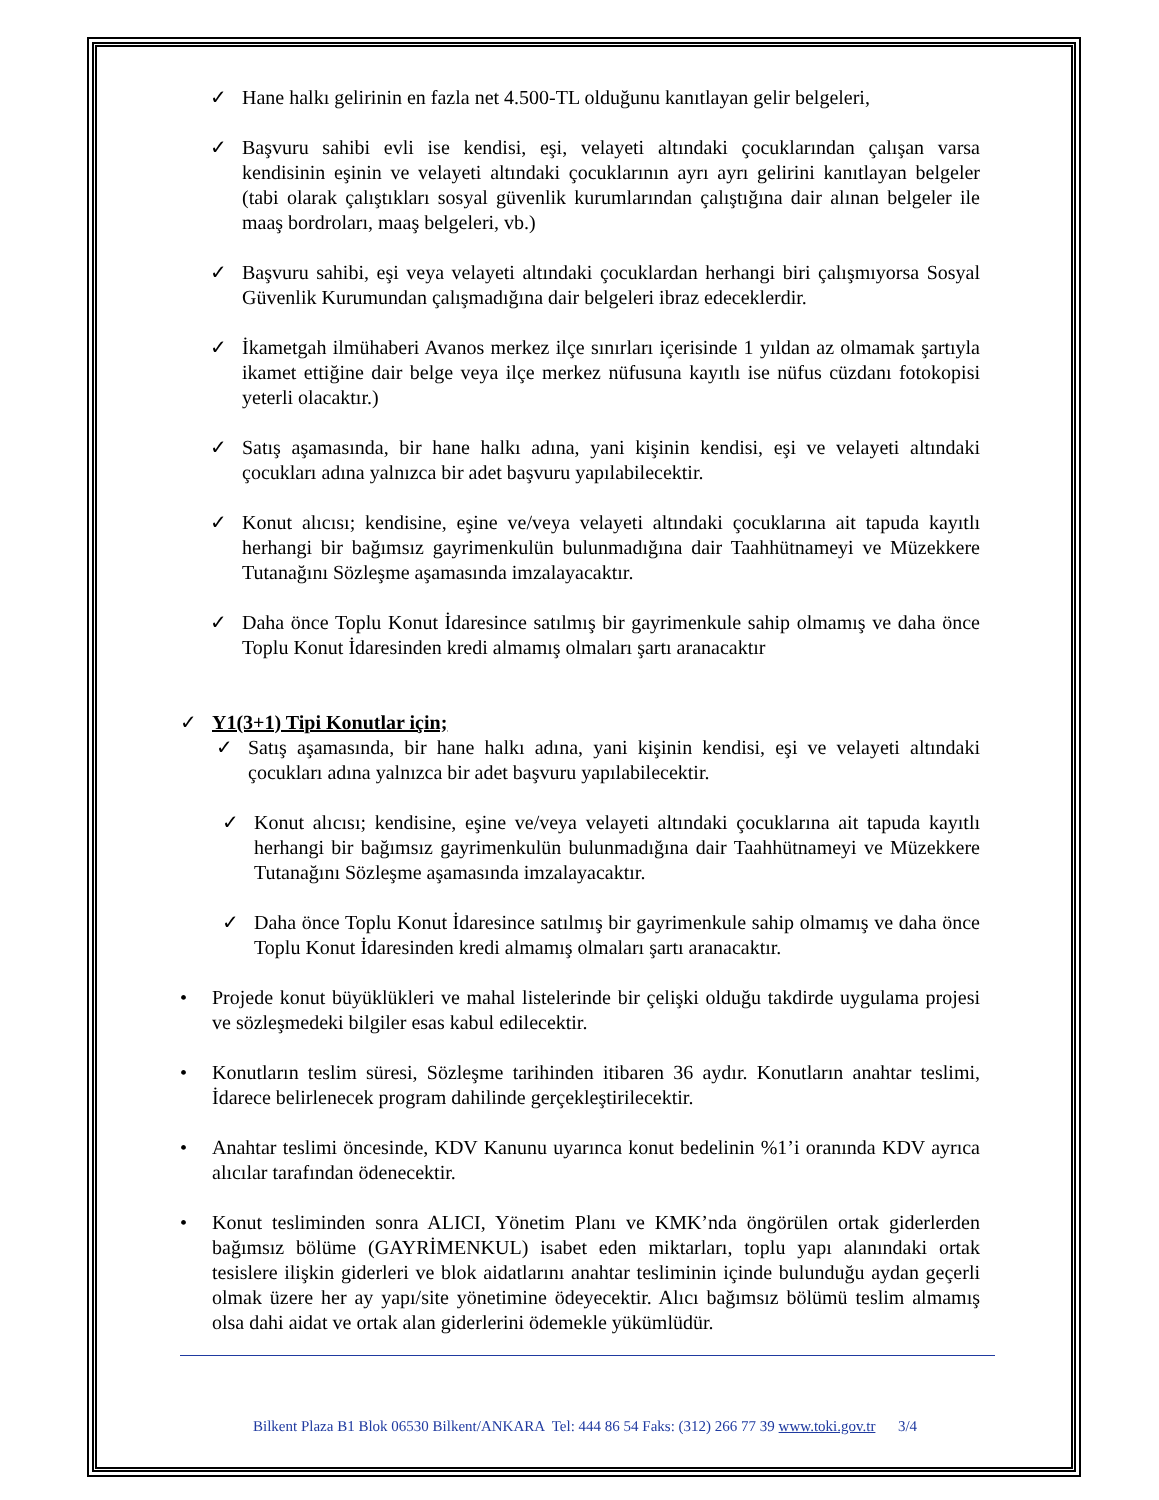✓ Hane halkı gelirinin en fazla net 4.500-TL olduğunu kanıtlayan gelir belgeleri,
✓ Başvuru sahibi evli ise kendisi, eşi, velayeti altındaki çocuklarından çalışan varsa kendisinin eşinin ve velayeti altındaki çocuklarının ayrı ayrı gelirini kanıtlayan belgeler (tabi olarak çalıştıkları sosyal güvenlik kurumlarından çalıştığına dair alınan belgeler ile maaş bordroları, maaş belgeleri, vb.)
✓ Başvuru sahibi, eşi veya velayeti altındaki çocuklardan herhangi biri çalışmıyorsa Sosyal Güvenlik Kurumundan çalışmadığına dair belgeleri ibraz edeceklerdir.
✓ İkametgah ilmühaberi Avanos merkez ilçe sınırları içerisinde 1 yıldan az olmamak şartıyla ikamet ettiğine dair belge veya ilçe merkez nüfusuna kayıtlı ise nüfus cüzdanı fotokopisi yeterli olacaktır.)
✓ Satış aşamasında, bir hane halkı adına, yani kişinin kendisi, eşi ve velayeti altındaki çocukları adına yalnızca bir adet başvuru yapılabilecektir.
✓ Konut alıcısı; kendisine, eşine ve/veya velayeti altındaki çocuklarına ait tapuda kayıtlı herhangi bir bağımsız gayrimenkulün bulunmadığına dair Taahhütnameyi ve Müzekkere Tutanağını Sözleşme aşamasında imzalayacaktır.
✓ Daha önce Toplu Konut İdaresince satılmış bir gayrimenkule sahip olmamış ve daha önce Toplu Konut İdaresinden kredi almamış olmaları şartı aranacaktır
✓ Y1(3+1) Tipi Konutlar için;
✓ Satış aşamasında, bir hane halkı adına, yani kişinin kendisi, eşi ve velayeti altındaki çocukları adına yalnızca bir adet başvuru yapılabilecektir.
✓ Konut alıcısı; kendisine, eşine ve/veya velayeti altındaki çocuklarına ait tapuda kayıtlı herhangi bir bağımsız gayrimenkulün bulunmadığına dair Taahhütnameyi ve Müzekkere Tutanağını Sözleşme aşamasında imzalayacaktır.
✓ Daha önce Toplu Konut İdaresince satılmış bir gayrimenkule sahip olmamış ve daha önce Toplu Konut İdaresinden kredi almamış olmaları şartı aranacaktır.
• Projede konut büyüklükleri ve mahal listelerinde bir çelişki olduğu takdirde uygulama projesi ve sözleşmedeki bilgiler esas kabul edilecektir.
• Konutların teslim süresi, Sözleşme tarihinden itibaren 36 aydır. Konutların anahtar teslimi, İdarece belirlenecek program dahilinde gerçekleştirilecektir.
• Anahtar teslimi öncesinde, KDV Kanunu uyarınca konut bedelinin %1’i oranında KDV ayrıca alıcılar tarafından ödenecektir.
• Konut tesliminden sonra ALICI, Yönetim Planı ve KMK’nda öngörülen ortak giderlerden bağımsız bölüme (GAYRİMENKUL) isabet eden miktarları, toplu yapı alanındaki ortak tesislere ilişkin giderleri ve blok aidatlarını anahtar tesliminin içinde bulunduğu aydan geçerli olmak üzere her ay yapı/site yönetimine ödeyecektir. Alıcı bağımsız bölümü teslim almamış olsa dahi aidat ve ortak alan giderlerini ödemekle yükümlüdür.
Bilkent Plaza B1 Blok 06530 Bilkent/ANKARA Tel: 444 86 54 Faks: (312) 266 77 39 www.toki.gov.tr 3/4